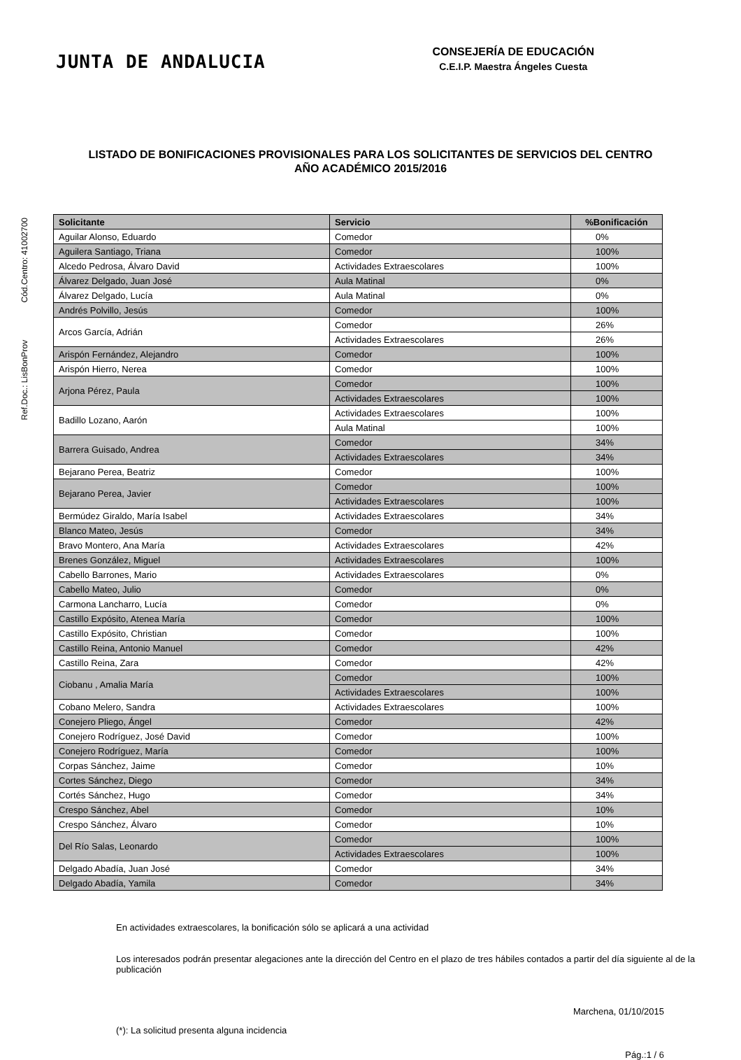JUNTA DE ANDALUCIA
CONSEJERÍA DE EDUCACIÓN
C.E.I.P. Maestra Ángeles Cuesta
LISTADO DE BONIFICACIONES PROVISIONALES PARA LOS SOLICITANTES DE SERVICIOS DEL CENTRO
AÑO ACADÉMICO 2015/2016
Ref.Doc.: LisBonProv Cód.Centro: 41002700
| Solicitante | Servicio | %Bonificación |
| --- | --- | --- |
| Aguilar Alonso, Eduardo | Comedor | 0% |
| Aguilera Santiago, Triana | Comedor | 100% |
| Alcedo Pedrosa, Álvaro David | Actividades Extraescolares | 100% |
| Álvarez Delgado, Juan José | Aula Matinal | 0% |
| Álvarez Delgado, Lucía | Aula Matinal | 0% |
| Andrés Polvillo, Jesús | Comedor | 100% |
| Arcos García, Adrián | Comedor | 26% |
| | Actividades Extraescolares | 26% |
| Arispón Fernández, Alejandro | Comedor | 100% |
| Arispón Hierro, Nerea | Comedor | 100% |
| Arjona Pérez, Paula | Comedor | 100% |
| | Actividades Extraescolares | 100% |
| Badillo Lozano, Aarón | Actividades Extraescolares | 100% |
| | Aula Matinal | 100% |
| Barrera Guisado, Andrea | Comedor | 34% |
| | Actividades Extraescolares | 34% |
| Bejarano Perea, Beatriz | Comedor | 100% |
| Bejarano Perea, Javier | Comedor | 100% |
| | Actividades Extraescolares | 100% |
| Bermúdez Giraldo, María Isabel | Actividades Extraescolares | 34% |
| Blanco Mateo, Jesús | Comedor | 34% |
| Bravo Montero, Ana María | Actividades Extraescolares | 42% |
| Brenes González, Miguel | Actividades Extraescolares | 100% |
| Cabello Barrones, Mario | Actividades Extraescolares | 0% |
| Cabello Mateo, Julio | Comedor | 0% |
| Carmona Lancharro, Lucía | Comedor | 0% |
| Castillo Expósito, Atenea María | Comedor | 100% |
| Castillo Expósito, Christian | Comedor | 100% |
| Castillo Reina, Antonio Manuel | Comedor | 42% |
| Castillo Reina, Zara | Comedor | 42% |
| Ciobanu , Amalia María | Comedor | 100% |
| | Actividades Extraescolares | 100% |
| Cobano Melero, Sandra | Actividades Extraescolares | 100% |
| Conejero Pliego, Ángel | Comedor | 42% |
| Conejero Rodríguez, José David | Comedor | 100% |
| Conejero Rodríguez, María | Comedor | 100% |
| Corpas Sánchez, Jaime | Comedor | 10% |
| Cortes Sánchez, Diego | Comedor | 34% |
| Cortés Sánchez, Hugo | Comedor | 34% |
| Crespo Sánchez, Abel | Comedor | 10% |
| Crespo Sánchez, Álvaro | Comedor | 10% |
| Del Río Salas, Leonardo | Comedor | 100% |
| | Actividades Extraescolares | 100% |
| Delgado Abadía, Juan José | Comedor | 34% |
| Delgado Abadía, Yamila | Comedor | 34% |
En actividades extraescolares, la bonificación sólo se aplicará a una actividad
Los interesados podrán presentar alegaciones ante la dirección del Centro en el plazo de tres hábiles contados a partir del día siguiente al de la publicación
Marchena, 01/10/2015
(*): La solicitud presenta alguna incidencia
Pág.:1 / 6